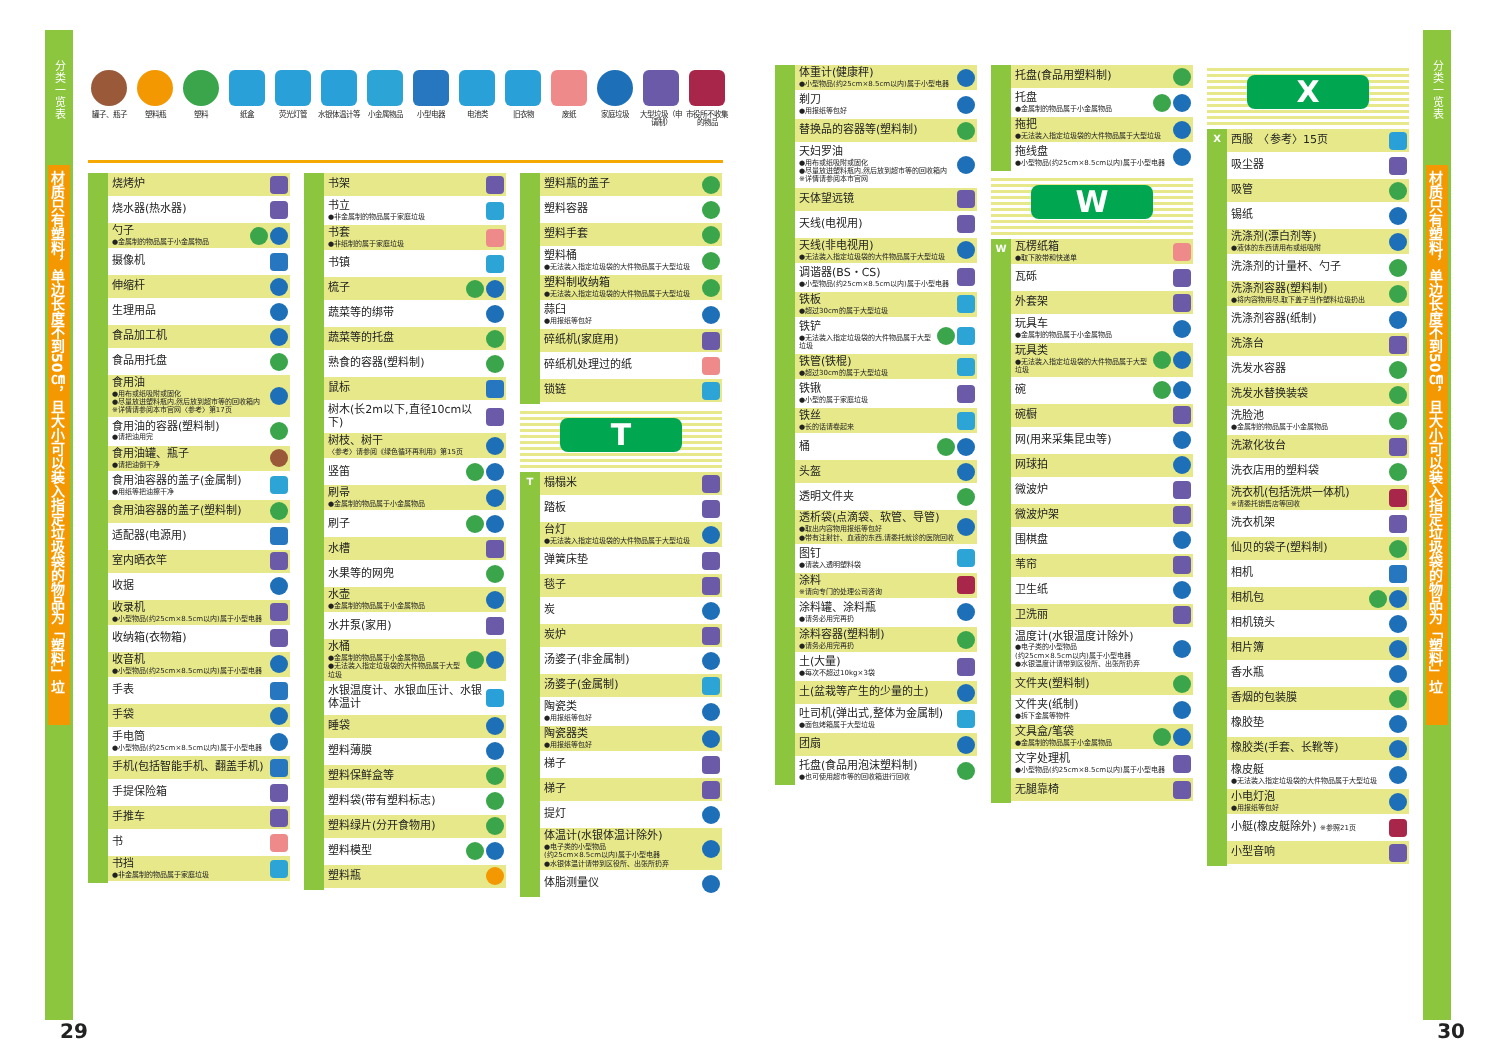分类一览表
材质只有塑料，单边长度不到50㎝，且大小可以装入指定垃圾袋的物品为「塑料」垃圾。
罐子、瓶子 塑料瓶 塑料 纸盒 荧光灯管 水银体温计等
小金属物品 小型电器 电池类 旧衣物 废纸 家庭垃圾 大型垃圾（申请制）
市役所不收集的物品
烧烤炉
烧水器(热水器)
勺子
●金属制的物品属于小金属物品
摄像机
伸缩杆
生理用品
食品加工机
食品用托盘
食用油
●用布或纸吸附或固化
●尽量放进塑料瓶内,然后放到超市等的回收箱内
※详情请参阅本市官网〈参考〉第17页
食用油的容器(塑料制)
●请把油用完
食用油罐、瓶子
●请把油倒干净
食用油容器的盖子(金属制)
●用纸等把油擦干净
食用油容器的盖子(塑料制)
适配器(电源用)
室内晒衣竿
收据
收录机
●小型物品(约25cm×8.5cm以内)属于小型电器
收纳箱(衣物箱)
收音机
●小型物品(约25cm×8.5cm以内)属于小型电器
手表
手袋
手电筒
●小型物品(约25cm×8.5cm以内)属于小型电器
手机(包括智能手机、翻盖手机)
手提保险箱
手推车
书
书挡
●非金属制的物品属于家庭垃圾
书架
书立
●非金属制的物品属于家庭垃圾
书套
●非纸制的属于家庭垃圾
书镇
梳子
蔬菜等的绑带
蔬菜等的托盘
熟食的容器(塑料制)
鼠标
树木(长2m以下,直径10cm以下)
树枝、树干
〈参考〉请参阅《绿色循环再利用》第15页
竖笛
刷帚
●金属制的物品属于小金属物品
刷子
水槽
水果等的网兜
水壶
●金属制的物品属于小金属物品
水井泵(家用)
水桶
●金属制的物品属于小金属物品
●无法装入指定垃圾袋的大件物品属于大型垃圾
水银温度计、水银血压计、水银体温计
睡袋
塑料薄膜
塑料保鲜盒等
塑料袋(带有塑料标志)
塑料绿片(分开食物用)
塑料模型
塑料瓶
塑料瓶的盖子
塑料容器
塑料手套
塑料桶
●无法装入指定垃圾袋的大件物品属于大型垃圾
塑料制收纳箱
●无法装入指定垃圾袋的大件物品属于大型垃圾
蒜臼
●用报纸等包好
碎纸机(家庭用)
碎纸机处理过的纸
锁链
T
T
榻榻米
踏板
台灯
●无法装入指定垃圾袋的大件物品属于大型垃圾
弹簧床垫
毯子
炭
炭炉
汤婆子(非金属制)
汤婆子(金属制)
陶瓷类
●用报纸等包好
陶瓷器类
●用报纸等包好
梯子
梯子
提灯
体温计(水银体温计除外)
●电子类的小型物品
(约25cm×8.5cm以内)属于小型电器
●水银体温计请带到区役所、出张所扔弃
体脂测量仪
29
体重计(健康秤)
●小型物品(约25cm×8.5cm以内)属于小型电器
剃刀
●用报纸等包好
替换品的容器等(塑料制)
天妇罗油
●用布或纸吸附或固化
●尽量放进塑料瓶内,然后放到超市等的回收箱内
※详情请参阅本市官网
天体望远镜
天线(电视用)
天线(非电视用)
●无法装入指定垃圾袋的大件物品属于大型垃圾
调谐器(BS・CS)
●小型物品(约25cm×8.5cm以内)属于小型电器
铁板
●超过30cm的属于大型垃圾
铁铲
●无法装入指定垃圾袋的大件物品属于大型垃圾
铁管(铁棍)
●超过30cm的属于大型垃圾
铁锹
●小型的属于家庭垃圾
铁丝
●长的话请卷起来
桶
头盔
透明文件夹
透析袋(点滴袋、软管、导管)
●取出内容物用报纸等包好
●带有注射针、血液的东西,请委托就诊的医院回收
图钉
●请装入透明塑料袋
涂料
※请向专门的处理公司咨询
涂料罐、涂料瓶
●请务必用完再扔
涂料容器(塑料制)
●请务必用完再扔
土(大量)
●每次不超过10kg×3袋
土(盆栽等产生的少量的土)
吐司机(弹出式,整体为金属制)
●面包烤箱属于大型垃圾
团扇
托盘(食品用泡沫塑料制)
●也可使用超市等的回收箱进行回收
托盘(食品用塑料制)
托盘
●金属制的物品属于小金属物品
拖把
●无法装入指定垃圾袋的大件物品属于大型垃圾
拖线盘
●小型物品(约25cm×8.5cm以内)属于小型电器
W
W
瓦楞纸箱
●取下胶带和快递单
瓦砾
外套架
玩具车
●金属制的物品属于小金属物品
玩具类
●无法装入指定垃圾袋的大件物品属于大型垃圾
碗
碗橱
网(用来采集昆虫等)
网球拍
微波炉
微波炉架
围棋盘
苇帘
卫生纸
卫洗丽
温度计(水银温度计除外)
●电子类的小型物品
(约25cm×8.5cm以内)属于小型电器
●水银温度计请带到区役所、出张所扔弃
文件夹(塑料制)
文件夹(纸制)
●拆下金属等物件
文具盒/笔袋
●金属制的物品属于小金属物品
文字处理机
●小型物品(约25cm×8.5cm以内)属于小型电器
无腿靠椅
X
X
西服　〈参考〉15页
吸尘器
吸管
锡纸
洗涤剂(漂白剂等)
●液体的东西请用布或纸吸附
洗涤剂的计量杯、勺子
洗涤剂容器(塑料制)
●将内容物用尽,取下盖子当作塑料垃圾扔出
洗涤剂容器(纸制)
洗涤台
洗发水容器
洗发水替换装袋
洗脸池
●金属制的物品属于小金属物品
洗漱化妆台
洗衣店用的塑料袋
洗衣机(包括洗烘一体机)
※请委托销售店等回收
洗衣机架
仙贝的袋子(塑料制)
相机
相机包
相机镜头
相片簿
香水瓶
香烟的包装膜
橡胶垫
橡胶类(手套、长靴等)
橡皮艇
●无法装入指定垃圾袋的大件物品属于大型垃圾
小电灯泡
●用报纸等包好
小艇(橡皮艇除外) ※参照21页
小型音响
分类一览表
材质只有塑料，单边长度不到50㎝，且大小可以装入指定垃圾袋的物品为「塑料」垃圾。
30